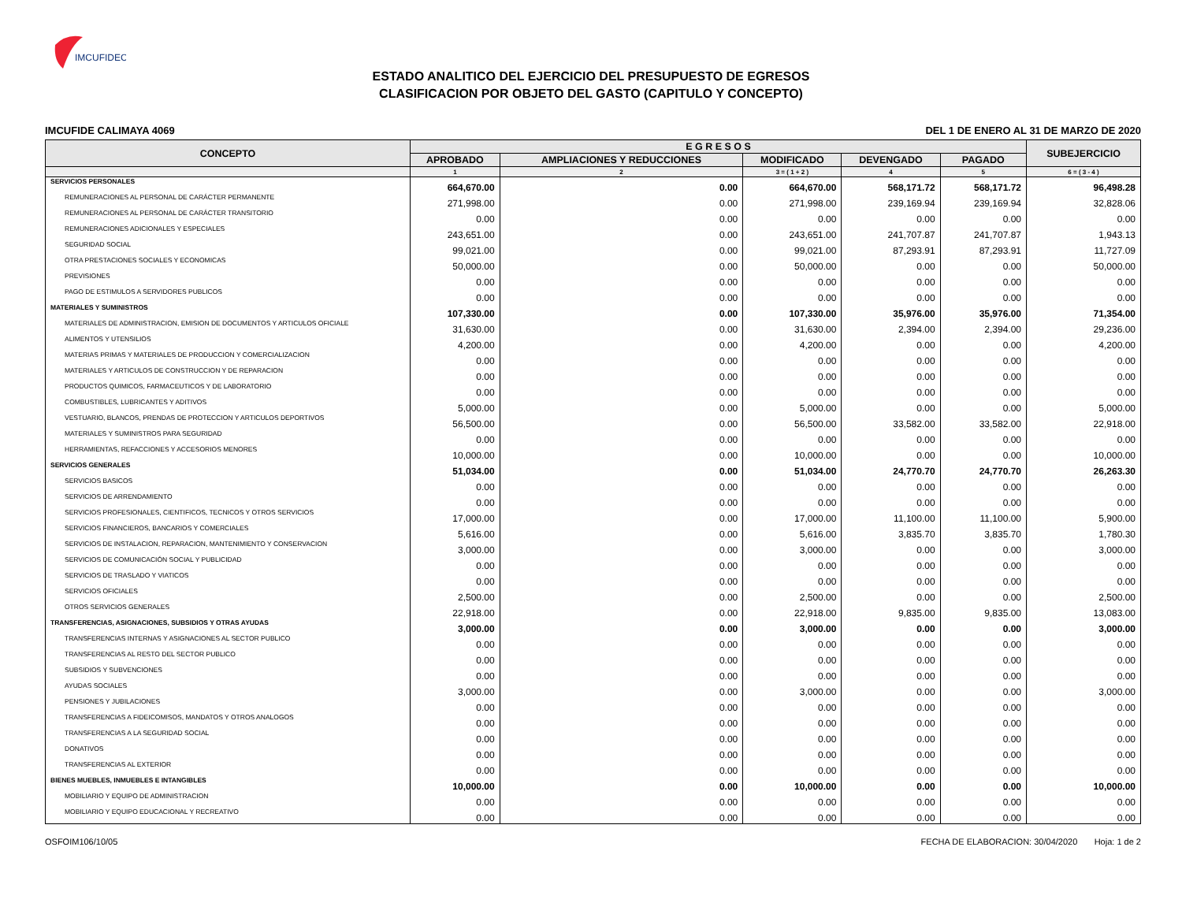IMCUFIDEC
ESTADO ANALITICO DEL EJERCICIO DEL PRESUPUESTO DE EGRESOS
CLASIFICACION POR OBJETO DEL GASTO (CAPITULO Y CONCEPTO)
IMCUFIDE CALIMAYA 4069 DEL 1 DE ENERO AL 31 DE MARZO DE 2020
| CONCEPTO | E G R E S O S | | | | | SUBEJERCICIO |
| --- | --- | --- | --- | --- | --- | --- |
| | APROBADO | AMPLIACIONES Y REDUCCIONES | MODIFICADO | DEVENGADO | PAGADO | |
| | 1 | 2 | 3 = ( 1 + 2 ) | 4 | 5 | 6 = ( 3 - 4 ) |
| SERVICIOS PERSONALES | 664,670.00 | 0.00 | 664,670.00 | 568,171.72 | 568,171.72 | 96,498.28 |
| REMUNERACIONES AL PERSONAL DE CARÁCTER PERMANENTE | 271,998.00 | 0.00 | 271,998.00 | 239,169.94 | 239,169.94 | 32,828.06 |
| REMUNERACIONES AL PERSONAL DE CARÁCTER TRANSITORIO | 0.00 | 0.00 | 0.00 | 0.00 | 0.00 | 0.00 |
| REMUNERACIONES ADICIONALES Y ESPECIALES | 243,651.00 | 0.00 | 243,651.00 | 241,707.87 | 241,707.87 | 1,943.13 |
| SEGURIDAD SOCIAL | 99,021.00 | 0.00 | 99,021.00 | 87,293.91 | 87,293.91 | 11,727.09 |
| OTRA PRESTACIONES SOCIALES Y ECONOMICAS | 50,000.00 | 0.00 | 50,000.00 | 0.00 | 0.00 | 50,000.00 |
| PREVISIONES | 0.00 | 0.00 | 0.00 | 0.00 | 0.00 | 0.00 |
| PAGO DE ESTIMULOS A SERVIDORES PUBLICOS | 0.00 | 0.00 | 0.00 | 0.00 | 0.00 | 0.00 |
| MATERIALES Y SUMINISTROS | 107,330.00 | 0.00 | 107,330.00 | 35,976.00 | 35,976.00 | 71,354.00 |
| MATERIALES DE ADMINISTRACION, EMISION DE DOCUMENTOS Y ARTICULOS OFICIALE | 31,630.00 | 0.00 | 31,630.00 | 2,394.00 | 2,394.00 | 29,236.00 |
| ALIMENTOS Y UTENSILIOS | 4,200.00 | 0.00 | 4,200.00 | 0.00 | 0.00 | 4,200.00 |
| MATERIAS PRIMAS Y MATERIALES DE PRODUCCION Y COMERCIALIZACION | 0.00 | 0.00 | 0.00 | 0.00 | 0.00 | 0.00 |
| MATERIALES Y ARTICULOS DE CONSTRUCCION Y DE REPARACION | 0.00 | 0.00 | 0.00 | 0.00 | 0.00 | 0.00 |
| PRODUCTOS QUIMICOS, FARMACEUTICOS Y DE LABORATORIO | 0.00 | 0.00 | 0.00 | 0.00 | 0.00 | 0.00 |
| COMBUSTIBLES, LUBRICANTES Y ADITIVOS | 5,000.00 | 0.00 | 5,000.00 | 0.00 | 0.00 | 5,000.00 |
| VESTUARIO, BLANCOS, PRENDAS DE PROTECCION Y ARTICULOS DEPORTIVOS | 56,500.00 | 0.00 | 56,500.00 | 33,582.00 | 33,582.00 | 22,918.00 |
| MATERIALES Y SUMINISTROS PARA SEGURIDAD | 0.00 | 0.00 | 0.00 | 0.00 | 0.00 | 0.00 |
| HERRAMIENTAS, REFACCIONES Y ACCESORIOS MENORES | 10,000.00 | 0.00 | 10,000.00 | 0.00 | 0.00 | 10,000.00 |
| SERVICIOS GENERALES | 51,034.00 | 0.00 | 51,034.00 | 24,770.70 | 24,770.70 | 26,263.30 |
| SERVICIOS BASICOS | 0.00 | 0.00 | 0.00 | 0.00 | 0.00 | 0.00 |
| SERVICIOS DE ARRENDAMIENTO | 0.00 | 0.00 | 0.00 | 0.00 | 0.00 | 0.00 |
| SERVICIOS PROFESIONALES, CIENTIFICOS, TECNICOS Y OTROS SERVICIOS | 17,000.00 | 0.00 | 17,000.00 | 11,100.00 | 11,100.00 | 5,900.00 |
| SERVICIOS FINANCIEROS, BANCARIOS Y COMERCIALES | 5,616.00 | 0.00 | 5,616.00 | 3,835.70 | 3,835.70 | 1,780.30 |
| SERVICIOS DE INSTALACION, REPARACION, MANTENIMIENTO Y CONSERVACION | 3,000.00 | 0.00 | 3,000.00 | 0.00 | 0.00 | 3,000.00 |
| SERVICIOS DE COMUNICACIÓN SOCIAL Y PUBLICIDAD | 0.00 | 0.00 | 0.00 | 0.00 | 0.00 | 0.00 |
| SERVICIOS DE TRASLADO Y VIATICOS | 0.00 | 0.00 | 0.00 | 0.00 | 0.00 | 0.00 |
| SERVICIOS OFICIALES | 2,500.00 | 0.00 | 2,500.00 | 0.00 | 0.00 | 2,500.00 |
| OTROS SERVICIOS GENERALES | 22,918.00 | 0.00 | 22,918.00 | 9,835.00 | 9,835.00 | 13,083.00 |
| TRANSFERENCIAS, ASIGNACIONES, SUBSIDIOS Y OTRAS AYUDAS | 3,000.00 | 0.00 | 3,000.00 | 0.00 | 0.00 | 3,000.00 |
| TRANSFERENCIAS INTERNAS Y ASIGNACIONES AL SECTOR PUBLICO | 0.00 | 0.00 | 0.00 | 0.00 | 0.00 | 0.00 |
| TRANSFERENCIAS AL RESTO DEL SECTOR PUBLICO | 0.00 | 0.00 | 0.00 | 0.00 | 0.00 | 0.00 |
| SUBSIDIOS Y SUBVENCIONES | 0.00 | 0.00 | 0.00 | 0.00 | 0.00 | 0.00 |
| AYUDAS SOCIALES | 3,000.00 | 0.00 | 3,000.00 | 0.00 | 0.00 | 3,000.00 |
| PENSIONES Y JUBILACIONES | 0.00 | 0.00 | 0.00 | 0.00 | 0.00 | 0.00 |
| TRANSFERENCIAS A FIDEICOMISOS, MANDATOS Y OTROS ANALOGOS | 0.00 | 0.00 | 0.00 | 0.00 | 0.00 | 0.00 |
| TRANSFERENCIAS A LA SEGURIDAD SOCIAL | 0.00 | 0.00 | 0.00 | 0.00 | 0.00 | 0.00 |
| DONATIVOS | 0.00 | 0.00 | 0.00 | 0.00 | 0.00 | 0.00 |
| TRANSFERENCIAS AL EXTERIOR | 0.00 | 0.00 | 0.00 | 0.00 | 0.00 | 0.00 |
| BIENES MUEBLES, INMUEBLES E INTANGIBLES | 10,000.00 | 0.00 | 10,000.00 | 0.00 | 0.00 | 10,000.00 |
| MOBILIARIO Y EQUIPO DE ADMINISTRACION | 0.00 | 0.00 | 0.00 | 0.00 | 0.00 | 0.00 |
| MOBILIARIO Y EQUIPO EDUCACIONAL Y RECREATIVO | 0.00 | 0.00 | 0.00 | 0.00 | 0.00 | 0.00 |
OSFOIM106/10/05 FECHA DE ELABORACION: 30/04/2020 Hoja: 1 de 2